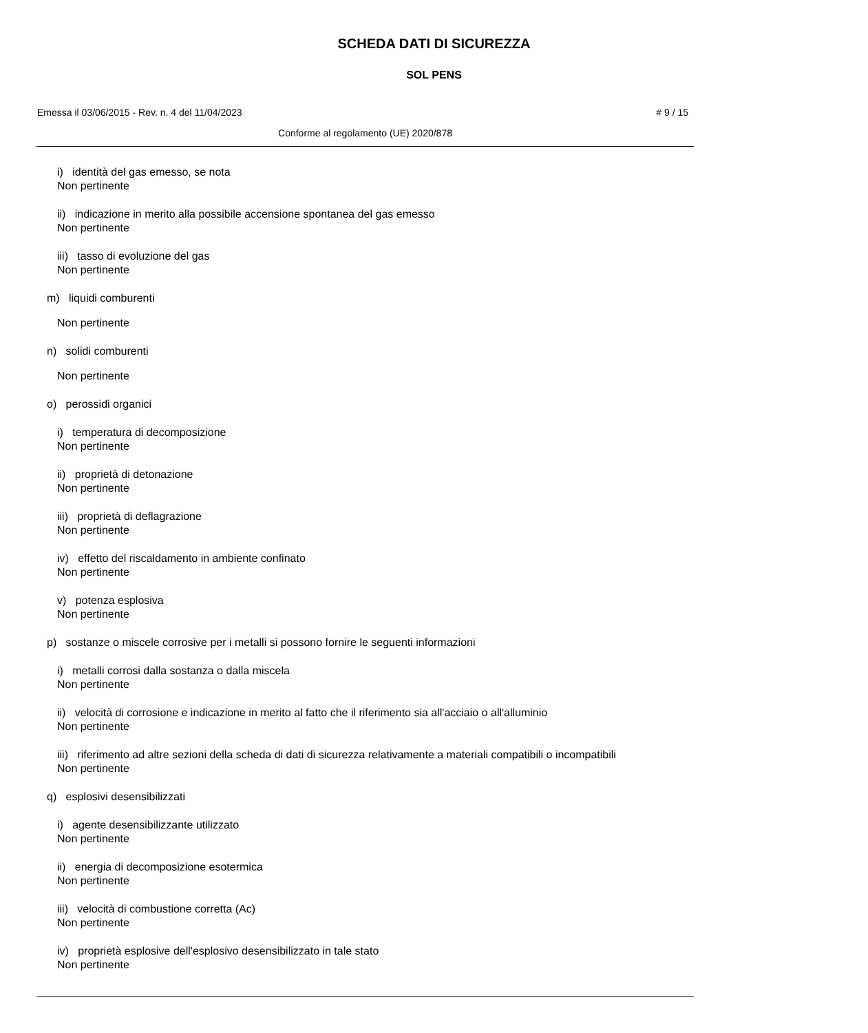SCHEDA DATI DI SICUREZZA
SOL PENS
Emessa il 03/06/2015 - Rev. n. 4 del 11/04/2023 # 9 / 15
Conforme al regolamento (UE) 2020/878
i) identità del gas emesso, se nota
Non pertinente
ii) indicazione in merito alla possibile accensione spontanea del gas emesso
Non pertinente
iii) tasso di evoluzione del gas
Non pertinente
m) liquidi comburenti
Non pertinente
n) solidi comburenti
Non pertinente
o) perossidi organici
i) temperatura di decomposizione
Non pertinente
ii) proprietà di detonazione
Non pertinente
iii) proprietà di deflagrazione
Non pertinente
iv) effetto del riscaldamento in ambiente confinato
Non pertinente
v) potenza esplosiva
Non pertinente
p) sostanze o miscele corrosive per i metalli si possono fornire le seguenti informazioni
i) metalli corrosi dalla sostanza o dalla miscela
Non pertinente
ii) velocità di corrosione e indicazione in merito al fatto che il riferimento sia all'acciaio o all'alluminio
Non pertinente
iii) riferimento ad altre sezioni della scheda di dati di sicurezza relativamente a materiali compatibili o incompatibili
Non pertinente
q) esplosivi desensibilizzati
i) agente desensibilizzante utilizzato
Non pertinente
ii) energia di decomposizione esotermica
Non pertinente
iii) velocità di combustione corretta (Ac)
Non pertinente
iv) proprietà esplosive dell'esplosivo desensibilizzato in tale stato
Non pertinente